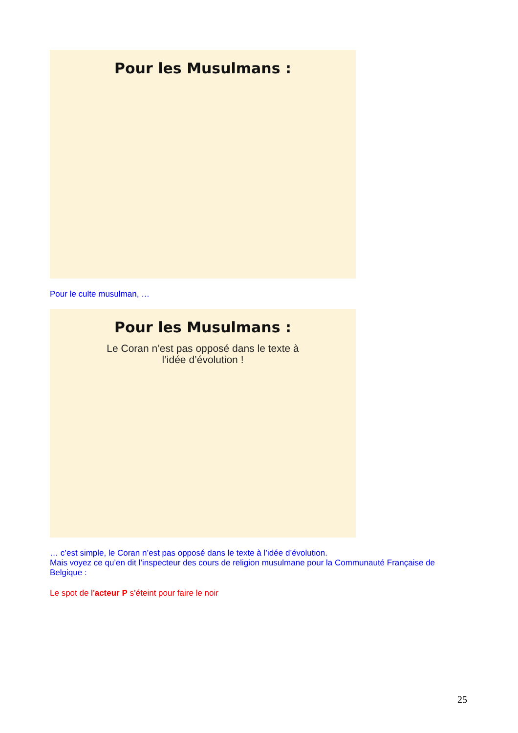Pour les Musulmans :
Pour le culte musulman, …
Pour les Musulmans :
Le Coran n’est pas opposé dans le texte à l’idée d’évolution !
… c’est simple, le Coran n’est pas opposé dans le texte à l’idée d’évolution.
Mais voyez ce qu’en dit l’inspecteur des cours de religion musulmane pour la Communauté Française de Belgique :
Le spot de l’acteur P s’éteint pour faire le noir
25